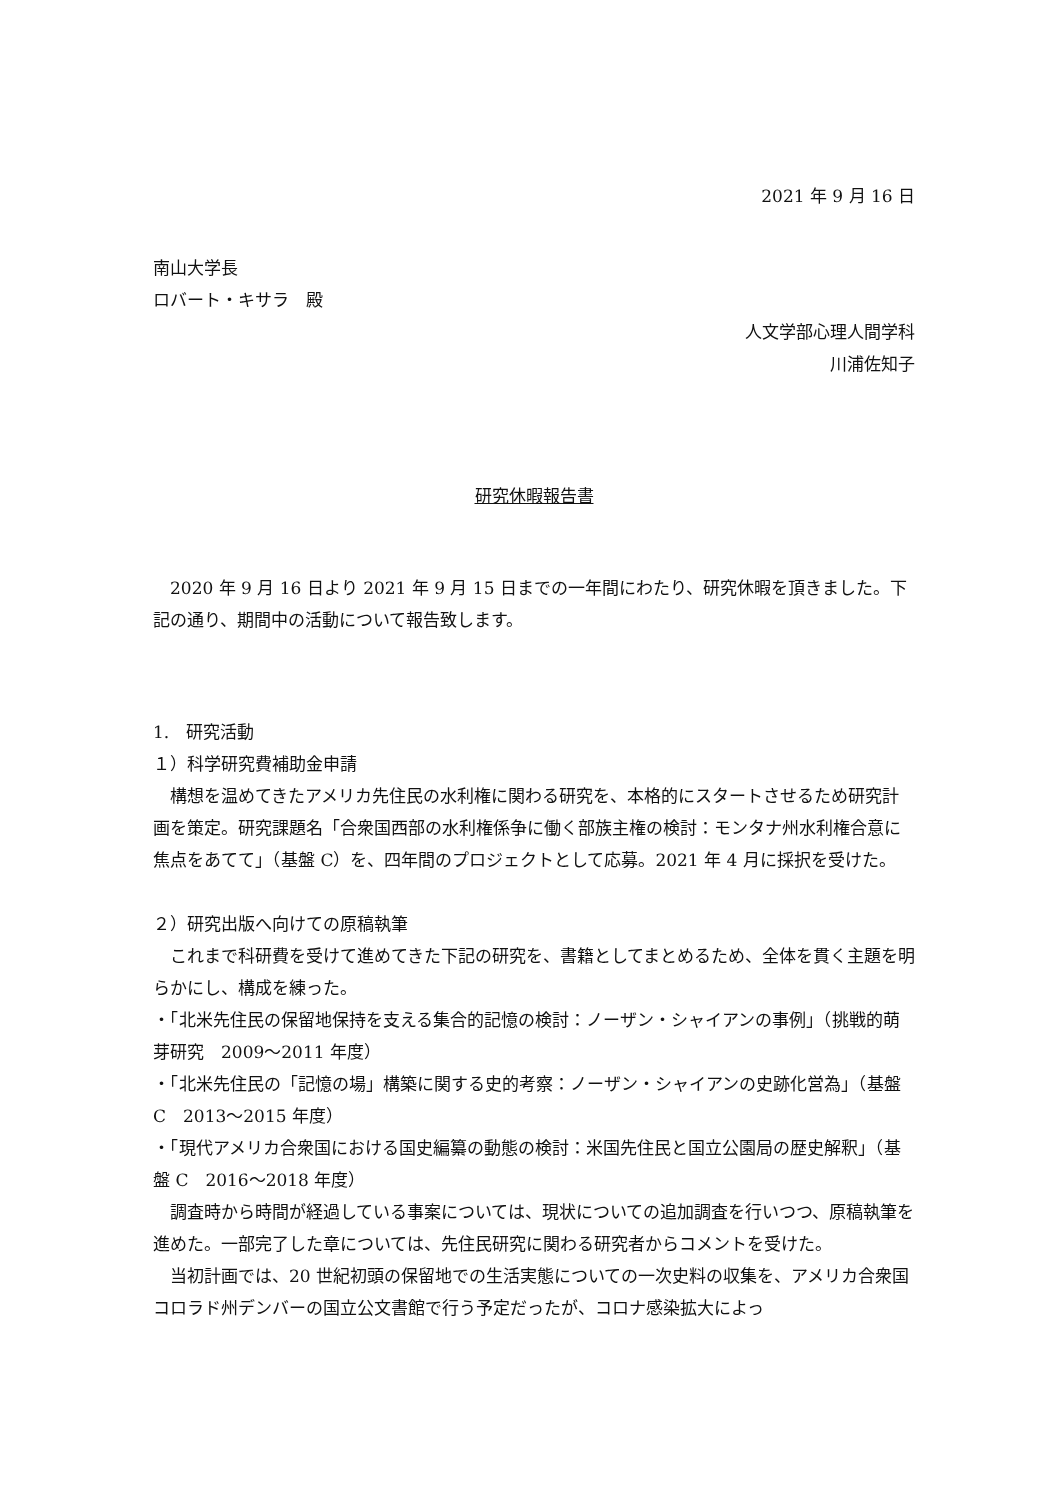2021 年 9 月 16 日
南山大学長
ロバート・キサラ　殿
人文学部心理人間学科
川浦佐知子
研究休暇報告書
　2020 年 9 月 16 日より 2021 年 9 月 15 日までの一年間にわたり、研究休暇を頂きました。下記の通り、期間中の活動について報告致します。
1.　研究活動
１）科学研究費補助金申請
　構想を温めてきたアメリカ先住民の水利権に関わる研究を、本格的にスタートさせるため研究計画を策定。研究課題名「合衆国西部の水利権係争に働く部族主権の検討：モンタナ州水利権合意に焦点をあてて」（基盤 C）を、四年間のプロジェクトとして応募。2021 年 4 月に採択を受けた。
２）研究出版へ向けての原稿執筆
　これまで科研費を受けて進めてきた下記の研究を、書籍としてまとめるため、全体を貫く主題を明らかにし、構成を練った。
・「北米先住民の保留地保持を支える集合的記憶の検討：ノーザン・シャイアンの事例」（挑戦的萌芽研究　2009〜2011 年度）
・「北米先住民の「記憶の場」構築に関する史的考察：ノーザン・シャイアンの史跡化営為」（基盤 C　2013〜2015 年度）
・「現代アメリカ合衆国における国史編纂の動態の検討：米国先住民と国立公園局の歴史解釈」（基盤 C　2016〜2018 年度）
　調査時から時間が経過している事案については、現状についての追加調査を行いつつ、原稿執筆を進めた。一部完了した章については、先住民研究に関わる研究者からコメントを受けた。
　当初計画では、20 世紀初頭の保留地での生活実態についての一次史料の収集を、アメリカ合衆国コロラド州デンバーの国立公文書館で行う予定だったが、コロナ感染拡大によっ